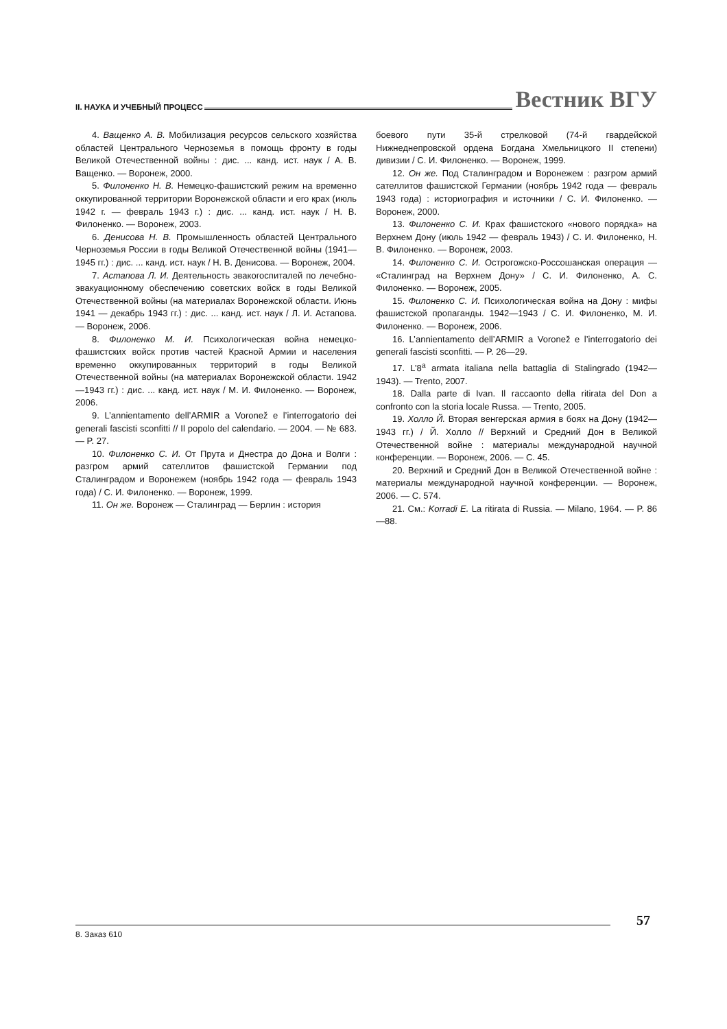II. НАУКА И УЧЕБНЫЙ ПРОЦЕСС Вестник ВГУ
4. Ващенко А. В. Мобилизация ресурсов сельского хозяйства областей Центрального Черноземья в помощь фронту в годы Великой Отечественной войны : дис. ... канд. ист. наук / А. В. Ващенко. — Воронеж, 2000.
5. Филоненко Н. В. Немецко-фашистский режим на временно оккупированной территории Воронежской области и его крах (июль 1942 г. — февраль 1943 г.) : дис. ... канд. ист. наук / Н. В. Филоненко. — Воронеж, 2003.
6. Денисова Н. В. Промышленность областей Центрального Черноземья России в годы Великой Отечественной войны (1941—1945 гг.) : дис. ... канд. ист. наук / Н. В. Денисова. — Воронеж, 2004.
7. Астапова Л. И. Деятельность эвакогоспиталей по лечебно-эвакуационному обеспечению советских войск в годы Великой Отечественной войны (на материалах Воронежской области. Июнь 1941 — декабрь 1943 гг.) : дис. ... канд. ист. наук / Л. И. Астапова. — Воронеж, 2006.
8. Филоненко М. И. Психологическая война немецко-фашистских войск против частей Красной Армии и населения временно оккупированных территорий в годы Великой Отечественной войны (на материалах Воронежской области. 1942—1943 гг.) : дис. ... канд. ист. наук / М. И. Филоненко. — Воронеж, 2006.
9. L’annientamento dell’ARMIR a Voronež e l’interrogatorio dei generali fascisti sconfitti // Il popolo del calendario. — 2004. — № 683. — P. 27.
10. Филоненко С. И. От Прута и Днестра до Дона и Волги : разгром армий сателлитов фашистской Германии под Сталинградом и Воронежем (ноябрь 1942 года — февраль 1943 года) / С. И. Филоненко. — Воронеж, 1999.
11. Он же. Воронеж — Сталинград — Берлин : история
боевого пути 35-й стрелковой (74-й гвардейской Нижнеднепровской ордена Богдана Хмельницкого II степени) дивизии / С. И. Филоненко. — Воронеж, 1999.
12. Он же. Под Сталинградом и Воронежем : разгром армий сателлитов фашистской Германии (ноябрь 1942 года — февраль 1943 года) : историография и источники / С. И. Филоненко. — Воронеж, 2000.
13. Филоненко С. И. Крах фашистского «нового порядка» на Верхнем Дону (июль 1942 — февраль 1943) / С. И. Филоненко, Н. В. Филоненко. — Воронеж, 2003.
14. Филоненко С. И. Острогожско-Россошанская операция — «Сталинград на Верхнем Дону» / С. И. Филоненко, А. С. Филоненко. — Воронеж, 2005.
15. Филоненко С. И. Психологическая война на Дону : мифы фашистской пропаганды. 1942—1943 / С. И. Филоненко, М. И. Филоненко. — Воронеж, 2006.
16. L’annientamento dell’ARMIR a Voronež e l’interrogatorio dei generali fascisti sconfitti. — P. 26—29.
17. L’8<sup>a</sup> armata italiana nella battaglia di Stalingrado (1942—1943). — Trento, 2007.
18. Dalla parte di Ivan. Il raccaonto della ritirata del Don a confronto con la storia locale Russa. — Trento, 2005.
19. Холло Й. Вторая венгерская армия в боях на Дону (1942—1943 гг.) / Й. Холло // Верхний и Средний Дон в Великой Отечественной войне : материалы международной научной конференции. — Воронеж, 2006. — С. 45.
20. Верхний и Средний Дон в Великой Отечественной войне : материалы международной научной конференции. — Воронеж, 2006. — С. 574.
21. См.: Korradi E. La ritirata di Russia. — Milano, 1964. — P. 86—88.
57
8. Заказ 610